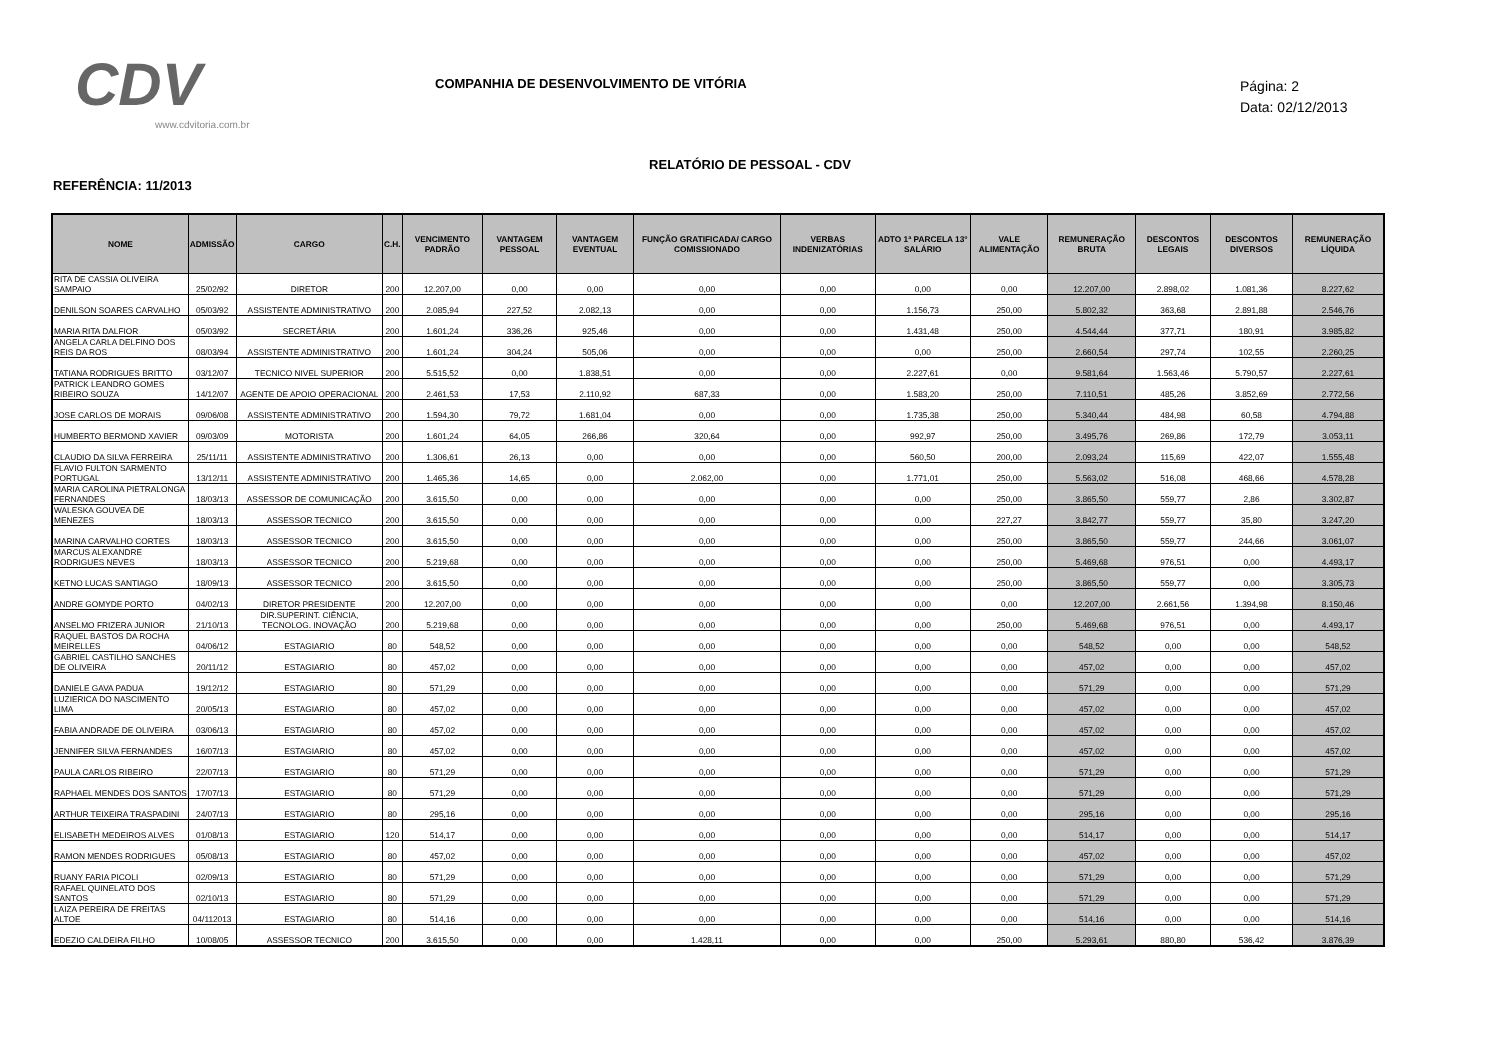CDV
www.cdvitoria.com.br
COMPANHIA DE DESENVOLVIMENTO DE VITÓRIA
Página: 2
Data: 02/12/2013
RELATÓRIO DE PESSOAL - CDV
REFERÊNCIA: 11/2013
| NOME | ADMISSÃO | CARGO | C.H. | VENCIMENTO PADRÃO | VANTAGEM PESSOAL | VANTAGEM EVENTUAL | FUNÇÃO GRATIFICADA/ CARGO COMISSIONADO | VERBAS INDENIZATÓRIAS | ADTO 1ª PARCELA 13° SALÁRIO | VALE ALIMENTAÇÃO | REMUNERAÇÃO BRUTA | DESCONTOS LEGAIS | DESCONTOS DIVERSOS | REMUNERAÇÃO LÍQUIDA |
| --- | --- | --- | --- | --- | --- | --- | --- | --- | --- | --- | --- | --- | --- | --- |
| RITA DE CASSIA OLIVEIRA SAMPAIO | 25/02/92 | DIRETOR | 200 | 12.207,00 | 0,00 | 0,00 | 0,00 | 0,00 | 0,00 | 0,00 | 12.207,00 | 2.898,02 | 1.081,36 | 8.227,62 |
| DENILSON SOARES CARVALHO | 05/03/92 | ASSISTENTE ADMINISTRATIVO | 200 | 2.085,94 | 227,52 | 2.082,13 | 0,00 | 0,00 | 1.156,73 | 250,00 | 5.802,32 | 363,68 | 2.891,88 | 2.546,76 |
| MARIA RITA DALFIOR | 05/03/92 | SECRETÁRIA | 200 | 1.601,24 | 336,26 | 925,46 | 0,00 | 0,00 | 1.431,48 | 250,00 | 4.544,44 | 377,71 | 180,91 | 3.985,82 |
| ANGELA CARLA DELFINO DOS REIS DA ROS | 08/03/94 | ASSISTENTE ADMINISTRATIVO | 200 | 1.601,24 | 304,24 | 505,06 | 0,00 | 0,00 | 0,00 | 250,00 | 2.660,54 | 297,74 | 102,55 | 2.260,25 |
| TATIANA RODRIGUES BRITTO | 03/12/07 | TECNICO NIVEL SUPERIOR | 200 | 5.515,52 | 0,00 | 1.838,51 | 0,00 | 0,00 | 2.227,61 | 0,00 | 9.581,64 | 1.563,46 | 5.790,57 | 2.227,61 |
| PATRICK LEANDRO GOMES RIBEIRO SOUZA | 14/12/07 | AGENTE DE APOIO OPERACIONAL | 200 | 2.461,53 | 17,53 | 2.110,92 | 687,33 | 0,00 | 1.583,20 | 250,00 | 7.110,51 | 485,26 | 3.852,69 | 2.772,56 |
| JOSE CARLOS DE MORAIS | 09/06/08 | ASSISTENTE ADMINISTRATIVO | 200 | 1.594,30 | 79,72 | 1.681,04 | 0,00 | 0,00 | 1.735,38 | 250,00 | 5.340,44 | 484,98 | 60,58 | 4.794,88 |
| HUMBERTO BERMOND XAVIER | 09/03/09 | MOTORISTA | 200 | 1.601,24 | 64,05 | 266,86 | 320,64 | 0,00 | 992,97 | 250,00 | 3.495,76 | 269,86 | 172,79 | 3.053,11 |
| CLAUDIO DA SILVA FERREIRA | 25/11/11 | ASSISTENTE ADMINISTRATIVO | 200 | 1.306,61 | 26,13 | 0,00 | 0,00 | 0,00 | 560,50 | 200,00 | 2.093,24 | 115,69 | 422,07 | 1.555,48 |
| FLAVIO FULTON SARMENTO PORTUGAL | 13/12/11 | ASSISTENTE ADMINISTRATIVO | 200 | 1.465,36 | 14,65 | 0,00 | 2.062,00 | 0,00 | 1.771,01 | 250,00 | 5.563,02 | 516,08 | 468,66 | 4.578,28 |
| MARIA CAROLINA PIETRALONGA FERNANDES | 18/03/13 | ASSESSOR DE COMUNICAÇÃO | 200 | 3.615,50 | 0,00 | 0,00 | 0,00 | 0,00 | 0,00 | 250,00 | 3.865,50 | 559,77 | 2,86 | 3.302,87 |
| WALESKA GOUVEA DE MENEZES | 18/03/13 | ASSESSOR TECNICO | 200 | 3.615,50 | 0,00 | 0,00 | 0,00 | 0,00 | 0,00 | 227,27 | 3.842,77 | 559,77 | 35,80 | 3.247,20 |
| MARINA CARVALHO CORTES | 18/03/13 | ASSESSOR TECNICO | 200 | 3.615,50 | 0,00 | 0,00 | 0,00 | 0,00 | 0,00 | 250,00 | 3.865,50 | 559,77 | 244,66 | 3.061,07 |
| MARCUS ALEXANDRE RODRIGUES NEVES | 18/03/13 | ASSESSOR TECNICO | 200 | 5.219,68 | 0,00 | 0,00 | 0,00 | 0,00 | 0,00 | 250,00 | 5.469,68 | 976,51 | 0,00 | 4.493,17 |
| KETNO LUCAS SANTIAGO | 18/09/13 | ASSESSOR TECNICO | 200 | 3.615,50 | 0,00 | 0,00 | 0,00 | 0,00 | 0,00 | 250,00 | 3.865,50 | 559,77 | 0,00 | 3.305,73 |
| ANDRE GOMYDE PORTO | 04/02/13 | DIRETOR PRESIDENTE | 200 | 12.207,00 | 0,00 | 0,00 | 0,00 | 0,00 | 0,00 | 0,00 | 12.207,00 | 2.661,56 | 1.394,98 | 8.150,46 |
| ANSELMO FRIZERA JUNIOR | 21/10/13 | DIR.SUPERINT. CIÊNCIA, TECNOLOG. INOVAÇÃO | 200 | 5.219,68 | 0,00 | 0,00 | 0,00 | 0,00 | 0,00 | 250,00 | 5.469,68 | 976,51 | 0,00 | 4.493,17 |
| RAQUEL BASTOS DA ROCHA MEIRELLES | 04/06/12 | ESTAGIARIO | 80 | 548,52 | 0,00 | 0,00 | 0,00 | 0,00 | 0,00 | 0,00 | 548,52 | 0,00 | 0,00 | 548,52 |
| GABRIEL CASTILHO SANCHES DE OLIVEIRA | 20/11/12 | ESTAGIARIO | 80 | 457,02 | 0,00 | 0,00 | 0,00 | 0,00 | 0,00 | 0,00 | 457,02 | 0,00 | 0,00 | 457,02 |
| DANIELE GAVA PADUA | 19/12/12 | ESTAGIARIO | 80 | 571,29 | 0,00 | 0,00 | 0,00 | 0,00 | 0,00 | 0,00 | 571,29 | 0,00 | 0,00 | 571,29 |
| LUZIERICA DO NASCIMENTO LIMA | 20/05/13 | ESTAGIARIO | 80 | 457,02 | 0,00 | 0,00 | 0,00 | 0,00 | 0,00 | 0,00 | 457,02 | 0,00 | 0,00 | 457,02 |
| FABIA ANDRADE DE OLIVEIRA | 03/06/13 | ESTAGIARIO | 80 | 457,02 | 0,00 | 0,00 | 0,00 | 0,00 | 0,00 | 0,00 | 457,02 | 0,00 | 0,00 | 457,02 |
| JENNIFER SILVA FERNANDES | 16/07/13 | ESTAGIARIO | 80 | 457,02 | 0,00 | 0,00 | 0,00 | 0,00 | 0,00 | 0,00 | 457,02 | 0,00 | 0,00 | 457,02 |
| PAULA CARLOS RIBEIRO | 22/07/13 | ESTAGIARIO | 80 | 571,29 | 0,00 | 0,00 | 0,00 | 0,00 | 0,00 | 0,00 | 571,29 | 0,00 | 0,00 | 571,29 |
| RAPHAEL MENDES DOS SANTOS | 17/07/13 | ESTAGIARIO | 80 | 571,29 | 0,00 | 0,00 | 0,00 | 0,00 | 0,00 | 0,00 | 571,29 | 0,00 | 0,00 | 571,29 |
| ARTHUR TEIXEIRA TRASPADINI | 24/07/13 | ESTAGIARIO | 80 | 295,16 | 0,00 | 0,00 | 0,00 | 0,00 | 0,00 | 0,00 | 295,16 | 0,00 | 0,00 | 295,16 |
| ELISABETH MEDEIROS ALVES | 01/08/13 | ESTAGIARIO | 120 | 514,17 | 0,00 | 0,00 | 0,00 | 0,00 | 0,00 | 0,00 | 514,17 | 0,00 | 0,00 | 514,17 |
| RAMON MENDES RODRIGUES | 05/08/13 | ESTAGIARIO | 80 | 457,02 | 0,00 | 0,00 | 0,00 | 0,00 | 0,00 | 0,00 | 457,02 | 0,00 | 0,00 | 457,02 |
| RUANY FARIA PICOLI | 02/09/13 | ESTAGIARIO | 80 | 571,29 | 0,00 | 0,00 | 0,00 | 0,00 | 0,00 | 0,00 | 571,29 | 0,00 | 0,00 | 571,29 |
| RAFAEL QUINELATO DOS SANTOS | 02/10/13 | ESTAGIARIO | 80 | 571,29 | 0,00 | 0,00 | 0,00 | 0,00 | 0,00 | 0,00 | 571,29 | 0,00 | 0,00 | 571,29 |
| LAIZA PEREIRA DE FREITAS ALTOE | 04/112013 | ESTAGIARIO | 80 | 514,16 | 0,00 | 0,00 | 0,00 | 0,00 | 0,00 | 0,00 | 514,16 | 0,00 | 0,00 | 514,16 |
| EDEZIO CALDEIRA FILHO | 10/08/05 | ASSESSOR TECNICO | 200 | 3.615,50 | 0,00 | 0,00 | 1.428,11 | 0,00 | 0,00 | 250,00 | 5.293,61 | 880,80 | 536,42 | 3.876,39 |